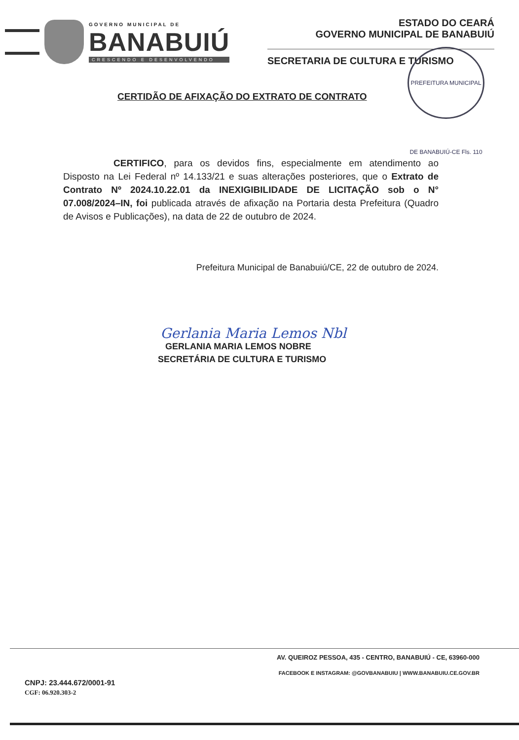GOVERNO MUNICIPAL DE
BANABUIÚ
CRESCENDO E DESENVOLVENDO
ESTADO DO CEARÁ
GOVERNO MUNICIPAL DE BANABUIÚ
SECRETARIA DE CULTURA E TURISMO
PREFEITURA MUNICIPAL DE BANABUIÚ-CE Fls. 110
CERTIDÃO DE AFIXAÇÃO DO EXTRATO DE CONTRATO
CERTIFICO, para os devidos fins, especialmente em atendimento ao Disposto na Lei Federal nº 14.133/21 e suas alterações posteriores, que o Extrato de Contrato Nº 2024.10.22.01 da INEXIGIBILIDADE DE LICITAÇÃO sob o N° 07.008/2024–IN, foi publicada através de afixação na Portaria desta Prefeitura (Quadro de Avisos e Publicações), na data de 22 de outubro de 2024.
Prefeitura Municipal de Banabuiú/CE, 22 de outubro de 2024.
Gerlania Maria Lemos Nbl
GERLANIA MARIA LEMOS NOBRE
SECRETÁRIA DE CULTURA E TURISMO
AV. QUEIROZ PESSOA, 435 - CENTRO, BANABUIÚ - CE, 63960-000
FACEBOOK E INSTAGRAM: @GOVBANABUIU | WWW.BANABUIU.CE.GOV.BR
CNPJ: 23.444.672/0001-91
CGF: 06.920.303-2